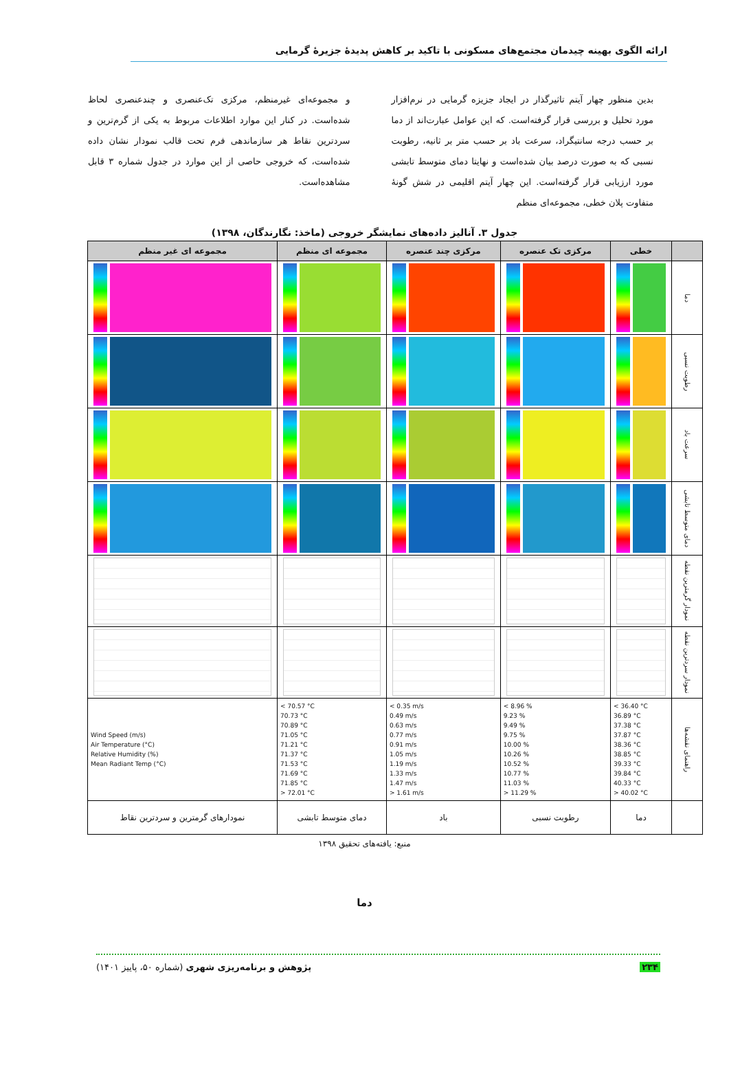ارائه الگوی بهینه چیدمان مجتمع‌های مسکونی با تاکید بر کاهش پدیدهٔ جزیرهٔ گرمایی
بدین منظور چهار آیتم تاثیرگذار در ایجاد جزیزه گرمایی در نرم‌افزار مورد تحلیل و بررسی قرار گرفته‌است. که این عوامل عبارت‌اند از دما بر حسب درجه سانتیگراد، سرعت باد بر حسب متر بر ثانیه، رطوبت نسبی که به صورت درصد بیان شده‌است و نهایتا دمای متوسط تابشی مورد ارزیابی قرار گرفته‌است. این چهار آیتم اقلیمی در شش گونهٔ متفاوت پلان خطی، مجموعه‌ای منظم
و مجموعه‌ای غیرمنظم، مرکزی تک‌عنصری و چندعنصری لحاظ شده‌است. در کنار این موارد اطلاعات مربوط به یکی از گرم‌ترین و سردترین نقاط هر سازماندهی فرم تحت قالب نمودار نشان داده شده‌است، که خروجی حاصی از این موارد در جدول شماره ۳ قابل مشاهده‌است.
جدول ۳. آنالیز داده‌های نمایشگر خروجی (ماخذ: نگارندگان، ۱۳۹۸)
| | خطی | مرکزی تک عنصره | مرکزی چند عنصره | مجموعه ای منظم | مجموعه ای غیر منظم |
| --- | --- | --- | --- | --- | --- |
| دما | | | | | |
| رطوبت نسبی | | | | | |
| سرعت باد | | | | | |
| دمای متوسط تابشی | | | | | |
| نمودار گرمترین نقطه | | | | | |
| نمودار سردترین نقطه | | | | | |
| راهنمای نقشه‌ها | < 36.40 °C 36.89 °C 37.38 °C 37.87 °C 38.36 °C 38.85 °C 39.33 °C 39.84 °C 40.33 °C > 40.02 °C | < 8.96 % 9.23 % 9.49 % 9.75 % 10.00 % 10.26 % 10.52 % 10.77 % 11.03 % > 11.29 % | < 0.35 m/s 0.49 m/s 0.63 m/s 0.77 m/s 0.91 m/s 1.05 m/s 1.19 m/s 1.33 m/s 1.47 m/s > 1.61 m/s | < 70.57 °C 70.73 °C 70.89 °C 71.05 °C 71.21 °C 71.37 °C 71.53 °C 71.69 °C 71.85 °C > 72.01 °C | Wind Speed (m/s) Air Temperature (°C) Relative Humidity (%) Mean Radiant Temp (°C) |
| | دما | رطوبت نسبی | باد | دمای متوسط تابشی | نمودارهای گرمترین و سردترین نقاط |
منبع: یافته‌های تحقیق ۱۳۹۸
دما
۲۳۴ پژوهش و برنامه‌ریزی شهری (شماره ۵۰، پاییز ۱۴۰۱)